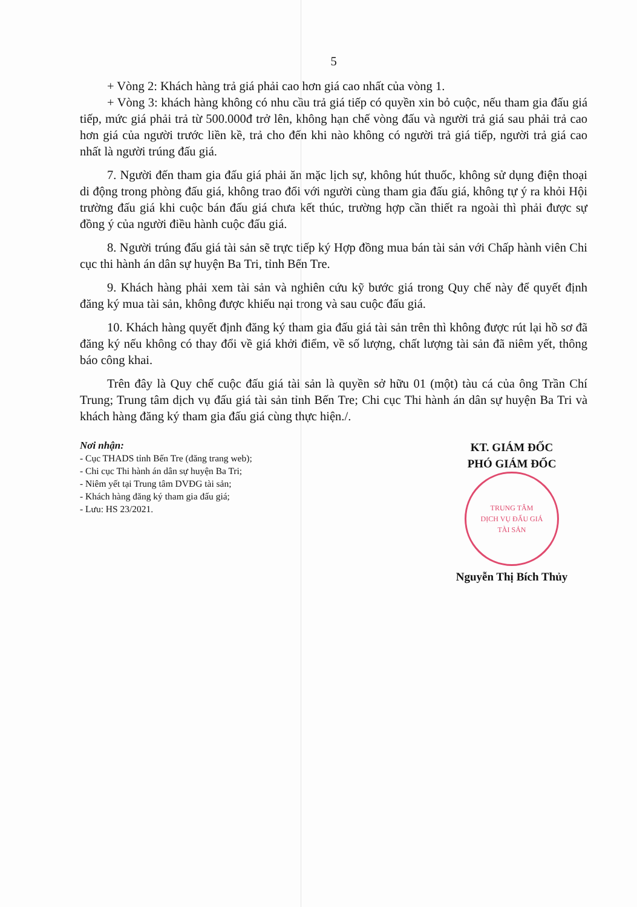5
+ Vòng 2: Khách hàng trả giá phải cao hơn giá cao nhất của vòng 1.
+ Vòng 3: khách hàng không có nhu cầu trả giá tiếp có quyền xin bỏ cuộc, nếu tham gia đấu giá tiếp, mức giá phải trả từ 500.000đ trở lên, không hạn chế vòng đấu và người trả giá sau phải trả cao hơn giá của người trước liền kề, trả cho đến khi nào không có người trả giá tiếp, người trả giá cao nhất là người trúng đấu giá.
7. Người đến tham gia đấu giá phải ăn mặc lịch sự, không hút thuốc, không sử dụng điện thoại di động trong phòng đấu giá, không trao đổi với người cùng tham gia đấu giá, không tự ý ra khỏi Hội trường đấu giá khi cuộc bán đấu giá chưa kết thúc, trường hợp cần thiết ra ngoài thì phải được sự đồng ý của người điều hành cuộc đấu giá.
8. Người trúng đấu giá tài sản sẽ trực tiếp ký Hợp đồng mua bán tài sản với Chấp hành viên Chi cục thi hành án dân sự huyện Ba Tri, tỉnh Bến Tre.
9. Khách hàng phải xem tài sản và nghiên cứu kỹ bước giá trong Quy chế này để quyết định đăng ký mua tài sản, không được khiếu nại trong và sau cuộc đấu giá.
10. Khách hàng quyết định đăng ký tham gia đấu giá tài sản trên thì không được rút lại hồ sơ đã đăng ký nếu không có thay đổi về giá khởi điểm, về số lượng, chất lượng tài sản đã niêm yết, thông báo công khai.
Trên đây là Quy chế cuộc đấu giá tài sản là quyền sở hữu 01 (một) tàu cá của ông Trần Chí Trung; Trung tâm dịch vụ đấu giá tài sản tỉnh Bến Tre; Chi cục Thi hành án dân sự huyện Ba Tri và khách hàng đăng ký tham gia đấu giá cùng thực hiện./.
Nơi nhận:
- Cục THADS tỉnh Bến Tre (đăng trang web);
- Chi cục Thi hành án dân sự huyện Ba Tri;
- Niêm yết tại Trung tâm DVĐG tài sản;
- Khách hàng đăng ký tham gia đấu giá;
- Lưu: HS 23/2021.
KT. GIÁM ĐỐC
PHÓ GIÁM ĐỐC
TRUNG TÂM
DỊCH VỤ ĐẤU GIÁ
TÀI SẢN
Nguyễn Thị Bích Thủy